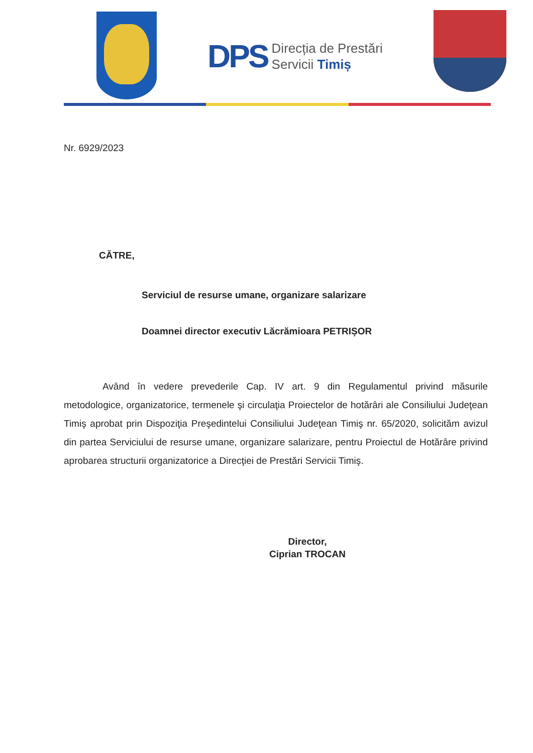DPS
Direcția de Prestări
Servicii Timiș
Nr. 6929/2023
CĂTRE,
Serviciul de resurse umane, organizare salarizare
Doamnei director executiv Lăcrămioara PETRIȘOR
Având în vedere prevederile Cap. IV art. 9 din Regulamentul privind măsurile metodologice, organizatorice, termenele şi circulaţia Proiectelor de hotărâri ale Consiliului Judeţean Timiş aprobat prin Dispoziţia Preşedintelui Consiliului Judeţean Timiş nr. 65/2020, solicităm avizul din partea Serviciului de resurse umane, organizare salarizare, pentru Proiectul de Hotărâre privind aprobarea structurii organizatorice a Direcţiei de Prestări Servicii Timiş.
Director,
Ciprian TROCAN